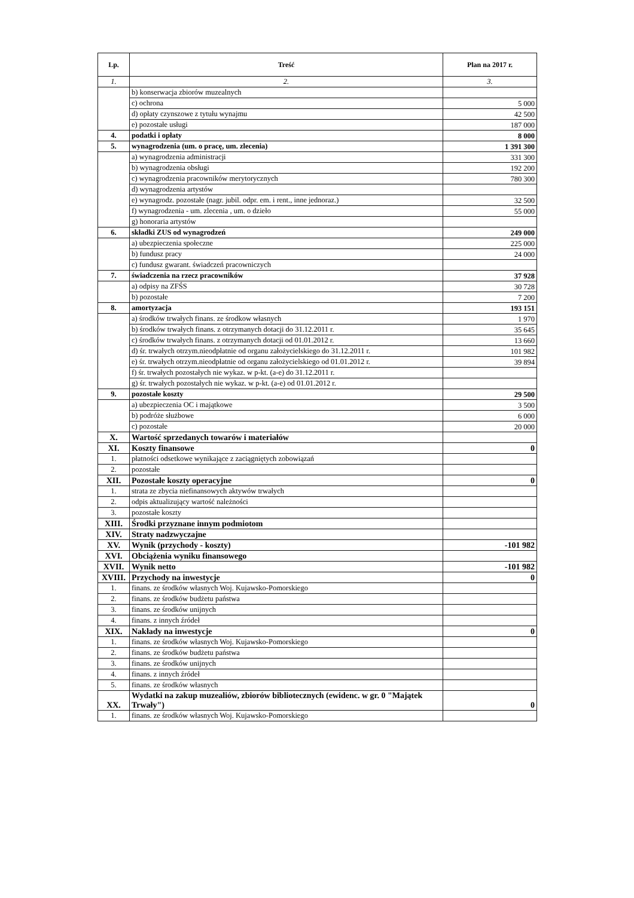| Lp. | Treść | Plan na 2017 r. |
| --- | --- | --- |
| 1. | 2. | 3. |
| | b) konserwacja zbiorów muzealnych | |
| | c) ochrona | 5 000 |
| | d) opłaty czynszowe z tytułu wynajmu | 42 500 |
| | e) pozostałe usługi | 187 000 |
| 4. | podatki i opłaty | 8 000 |
| 5. | wynagrodzenia (um. o pracę, um. zlecenia) | 1 391 300 |
| | a) wynagrodzenia administracji | 331 300 |
| | b) wynagrodzenia obsługi | 192 200 |
| | c) wynagrodzenia pracowników merytorycznych | 780 300 |
| | d) wynagrodzenia artystów | |
| | e) wynagrodz. pozostałe (nagr. jubil. odpr. em. i rent., inne jednoraz.) | 32 500 |
| | f) wynagrodzenia - um. zlecenia , um. o dzieło | 55 000 |
| | g) honoraria artystów | |
| 6. | składki ZUS od wynagrodzeń | 249 000 |
| | a) ubezpieczenia społeczne | 225 000 |
| | b) fundusz pracy | 24 000 |
| | c) fundusz gwarant. świadczeń pracowniczych | |
| 7. | świadczenia na rzecz pracowników | 37 928 |
| | a) odpisy na ZFŚS | 30 728 |
| | b) pozostałe | 7 200 |
| 8. | amortyzacja | 193 151 |
| | a) środków trwałych finans. ze środkow własnych | 1 970 |
| | b) środków trwałych finans. z otrzymanych dotacji do 31.12.2011 r. | 35 645 |
| | c) środków trwałych finans. z otrzymanych dotacji od 01.01.2012 r. | 13 660 |
| | d) śr. trwałych otrzym.nieodpłatnie od organu założycielskiego do 31.12.2011 r. | 101 982 |
| | e) śr. trwałych otrzym.nieodpłatnie od organu założycielskiego od 01.01.2012 r. | 39 894 |
| | f) śr. trwałych pozostałych nie wykaz. w p-kt. (a-e) do 31.12.2011 r. | |
| | g) śr. trwałych pozostałych nie wykaz. w p-kt. (a-e) od 01.01.2012 r. | |
| 9. | pozostałe koszty | 29 500 |
| | a) ubezpieczenia OC i majątkowe | 3 500 |
| | b) podróże służbowe | 6 000 |
| | c) pozostałe | 20 000 |
| X. | Wartość sprzedanych towarów i materiałów | |
| XI. | Koszty finansowe | 0 |
| 1. | płatności odsetkowe wynikające z zaciągniętych zobowiązań | |
| 2. | pozostałe | |
| XII. | Pozostałe koszty operacyjne | 0 |
| 1. | strata ze zbycia niefinansowych aktywów trwałych | |
| 2. | odpis aktualizujący wartość należności | |
| 3. | pozostałe koszty | |
| XIII. | Środki przyznane innym podmiotom | |
| XIV. | Straty nadzwyczajne | |
| XV. | Wynik (przychody - koszty) | -101 982 |
| XVI. | Obciążenia wyniku finansowego | |
| XVII. | Wynik netto | -101 982 |
| XVIII. | Przychody na inwestycje | 0 |
| 1. | finans. ze środków własnych Woj. Kujawsko-Pomorskiego | |
| 2. | finans. ze środków budżetu państwa | |
| 3. | finans. ze środków unijnych | |
| 4. | finans. z innych źródeł | |
| XIX. | Nakłady na inwestycje | 0 |
| 1. | finans. ze środków własnych Woj. Kujawsko-Pomorskiego | |
| 2. | finans. ze środków budżetu państwa | |
| 3. | finans. ze środków unijnych | |
| 4. | finans. z innych źródeł | |
| 5. | finans. ze środków własnych | |
| XX. | Wydatki na zakup muzealiów, zbiorów bibliotecznych (ewidenc. w gr. 0 "Majątek Trwały") | 0 |
| 1. | finans. ze środków własnych Woj. Kujawsko-Pomorskiego | |